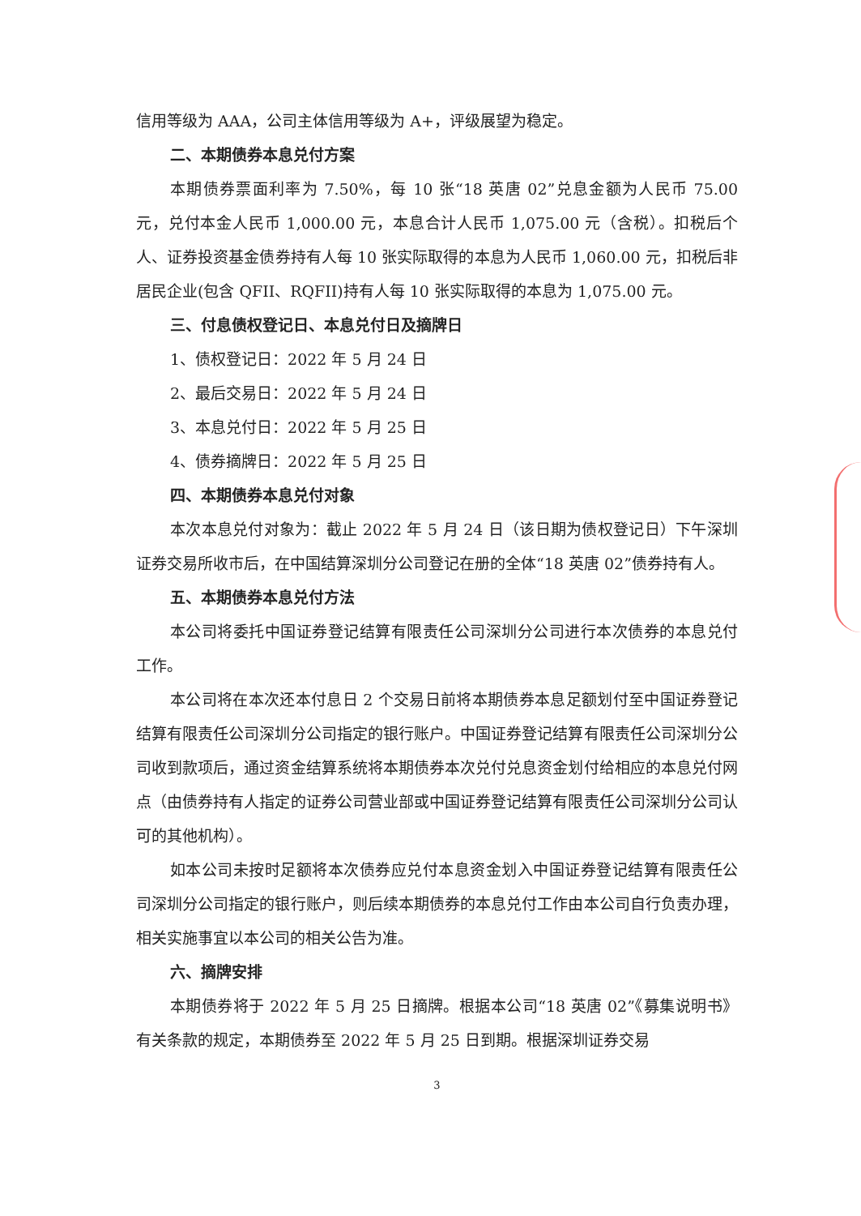信用等级为 AAA，公司主体信用等级为 A+，评级展望为稳定。
二、本期债券本息兑付方案
本期债券票面利率为 7.50%，每 10 张“18 英唐 02”兑息金额为人民币 75.00 元，兑付本金人民币 1,000.00 元，本息合计人民币 1,075.00 元（含税）。扣税后个人、证券投资基金债券持有人每 10 张实际取得的本息为人民币 1,060.00 元，扣税后非居民企业(包含 QFII、RQFII)持有人每 10 张实际取得的本息为 1,075.00 元。
三、付息债权登记日、本息兑付日及摘牌日
1、债权登记日：2022 年 5 月 24 日
2、最后交易日：2022 年 5 月 24 日
3、本息兑付日：2022 年 5 月 25 日
4、债券摘牌日：2022 年 5 月 25 日
四、本期债券本息兑付对象
本次本息兑付对象为：截止 2022 年 5 月 24 日（该日期为债权登记日）下午深圳证券交易所收市后，在中国结算深圳分公司登记在册的全体“18 英唐 02”债券持有人。
五、本期债券本息兑付方法
本公司将委托中国证券登记结算有限责任公司深圳分公司进行本次债券的本息兑付工作。
本公司将在本次还本付息日 2 个交易日前将本期债券本息足额划付至中国证券登记结算有限责任公司深圳分公司指定的银行账户。中国证券登记结算有限责任公司深圳分公司收到款项后，通过资金结算系统将本期债券本次兑付兑息资金划付给相应的本息兑付网点（由债券持有人指定的证券公司营业部或中国证券登记结算有限责任公司深圳分公司认可的其他机构）。
如本公司未按时足额将本次债券应兑付本息资金划入中国证券登记结算有限责任公司深圳分公司指定的银行账户，则后续本期债券的本息兑付工作由本公司自行负责办理，相关实施事宜以本公司的相关公告为准。
六、摘牌安排
本期债券将于 2022 年 5 月 25 日摘牌。根据本公司“18 英唐 02”《募集说明书》有关条款的规定，本期债券至 2022 年 5 月 25 日到期。根据深圳证券交易
3